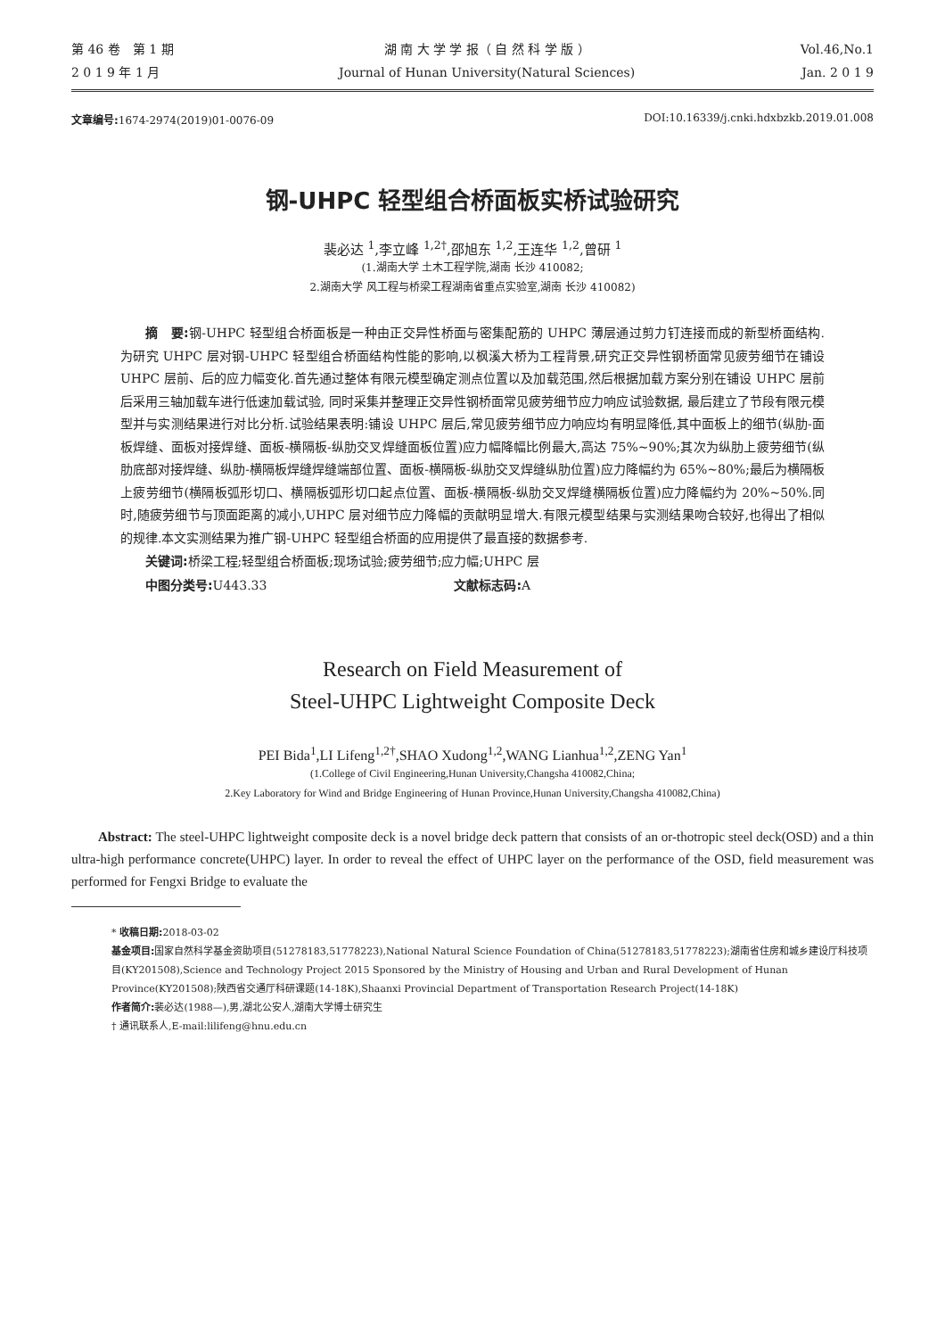第 46 卷　第 1 期
2 0 1 9 年 1 月
湖 南 大 学 学 报（ 自 然 科 学 版 ）
Journal of Hunan University(Natural Sciences)
Vol.46,No.1
Jan. 2 0 1 9
文章编号: 1674-2974(2019)01-0076-09
DOI:10.16339/j.cnki.hdxbzkb.2019.01.008
钢-UHPC 轻型组合桥面板实桥试验研究
裴必达 <sup>1</sup>,李立峰 <sup>1,2†</sup>,邵旭东 <sup>1,2</sup>,王连华 <sup>1,2</sup>,曾研 <sup>1</sup>
(1.湖南大学 土木工程学院,湖南 长沙 410082;
2.湖南大学 风工程与桥梁工程湖南省重点实验室,湖南 长沙 410082)
摘　要: 钢-UHPC 轻型组合桥面板是一种由正交异性桥面与密集配筋的 UHPC 薄层通过剪力钉连接而成的新型桥面结构. 为研究 UHPC 层对钢-UHPC 轻型组合桥面结构性能的影响,以枫溪大桥为工程背景,研究正交异性钢桥面常见疲劳细节在铺设 UHPC 层前、后的应力幅变化.首先通过整体有限元模型确定测点位置以及加载范围,然后根据加载方案分别在铺设 UHPC 层前后采用三轴加载车进行低速加载试验, 同时采集并整理正交异性钢桥面常见疲劳细节应力响应试验数据, 最后建立了节段有限元模型并与实测结果进行对比分析.试验结果表明:铺设 UHPC 层后,常见疲劳细节应力响应均有明显降低,其中面板上的细节(纵肋-面板焊缝、面板对接焊缝、面板-横隔板-纵肋交叉焊缝面板位置)应力幅降幅比例最大,高达 75%~90%;其次为纵肋上疲劳细节(纵肋底部对接焊缝、纵肋-横隔板焊缝焊缝端部位置、面板-横隔板-纵肋交叉焊缝纵肋位置)应力降幅约为 65%~80%;最后为横隔板上疲劳细节(横隔板弧形切口、横隔板弧形切口起点位置、面板-横隔板-纵肋交叉焊缝横隔板位置)应力降幅约为 20%~50%.同时,随疲劳细节与顶面距离的减小,UHPC 层对细节应力降幅的贡献明显增大.有限元模型结果与实测结果吻合较好,也得出了相似的规律.本文实测结果为推广钢-UHPC 轻型组合桥面的应用提供了最直接的数据参考.
关键词: 桥梁工程;轻型组合桥面板;现场试验;疲劳细节;应力幅;UHPC 层
中图分类号: U443.33 文献标志码: A
Research on Field Measurement of
Steel-UHPC Lightweight Composite Deck
PEI Bida<sup>1</sup>,LI Lifeng<sup>1,2†</sup>,SHAO Xudong<sup>1,2</sup>,WANG Lianhua<sup>1,2</sup>,ZENG Yan<sup>1</sup>
(1.College of Civil Engineering,Hunan University,Changsha 410082,China;
2.Key Laboratory for Wind and Bridge Engineering of Hunan Province,Hunan University,Changsha 410082,China)
Abstract: The steel-UHPC lightweight composite deck is a novel bridge deck pattern that consists of an or-thotropic steel deck(OSD) and a thin ultra-high performance concrete(UHPC) layer. In order to reveal the effect of UHPC layer on the performance of the OSD, field measurement was performed for Fengxi Bridge to evaluate the
* 收稿日期: 2018-03-02
基金项目: 国家自然科学基金资助项目(51278183,51778223),National Natural Science Foundation of China(51278183,51778223);湖南省住房和城乡建设厅科技项目(KY201508),Science and Technology Project 2015 Sponsored by the Ministry of Housing and Urban and Rural Development of Hunan Province(KY201508);陕西省交通厅科研课题(14-18K),Shaanxi Provincial Department of Transportation Research Project(14-18K)
作者简介: 裴必达(1988—),男,湖北公安人,湖南大学博士研究生
† 通讯联系人,E-mail:lilifeng@hnu.edu.cn